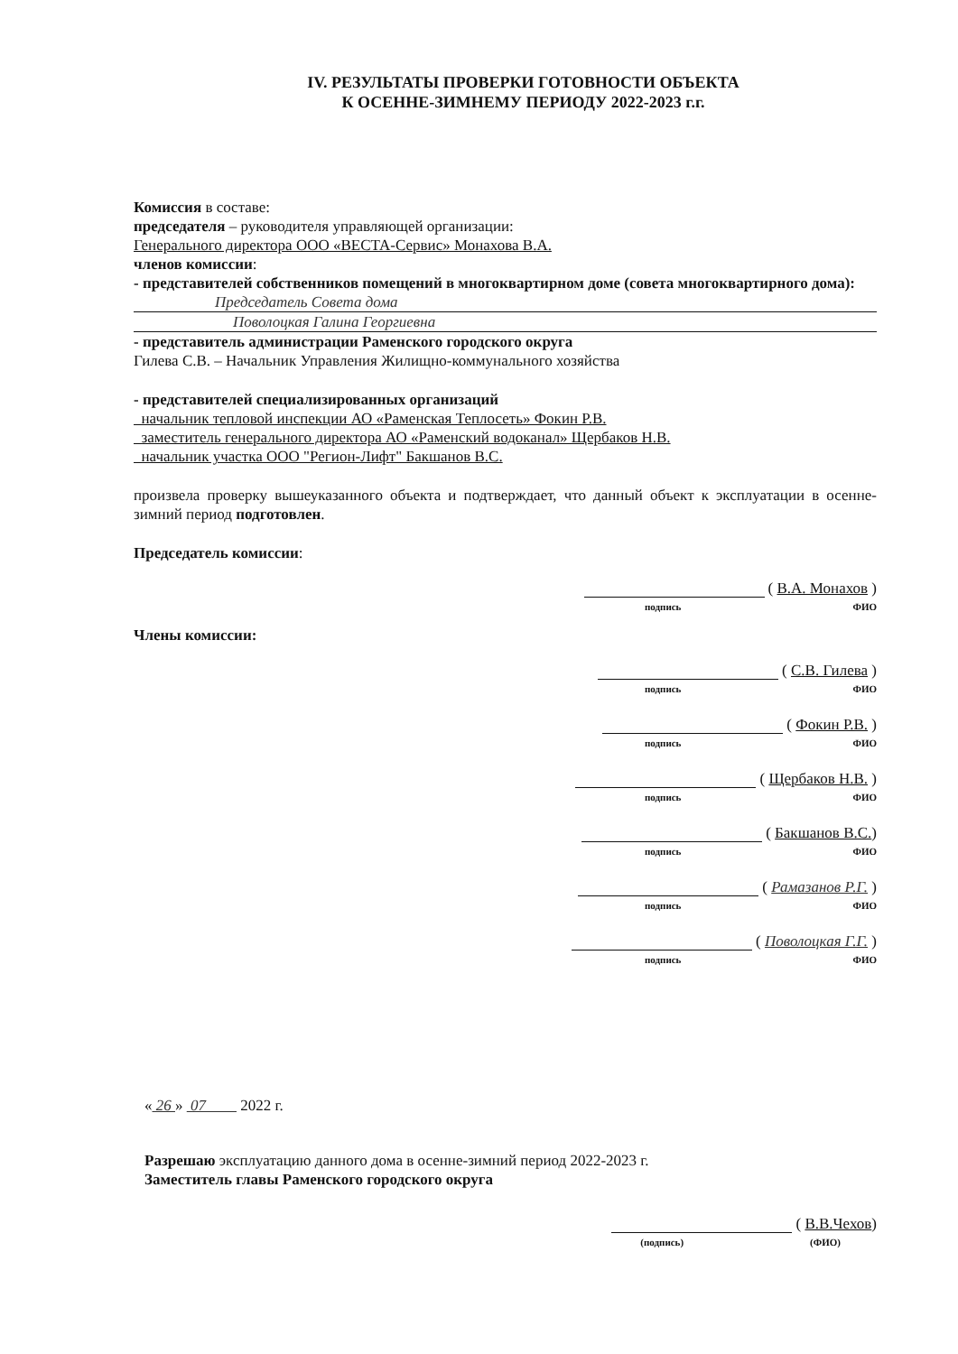IV. РЕЗУЛЬТАТЫ ПРОВЕРКИ ГОТОВНОСТИ ОБЪЕКТА
К ОСЕННЕ-ЗИМНЕМУ ПЕРИОДУ 2022-2023 г.г.
Комиссия в составе:
председателя – руководителя управляющей организации:
Генерального директора ООО «ВЕСТА-Сервис» Монахова В.А.
членов комиссии:
- представителей собственников помещений в многоквартирном доме (совета многоквартирного дома):
Председатель Совета дома
Поволоцкая Галина Георгиевна
- представитель администрации Раменского городского округа
Гилева С.В. – Начальник Управления Жилищно-коммунального хозяйства
- представителей специализированных организаций
начальник тепловой инспекции АО «Раменская Теплосеть» Фокин Р.В.
заместитель генерального директора АО «Раменский водоканал» Щербаков Н.В.
начальник участка ООО "Регион-Лифт" Бакшанов В.С.
произвела проверку вышеуказанного объекта и подтверждает, что данный объект к эксплуатации в осенне-зимний период подготовлен.
Председатель комиссии:
( В.А. Монахов )
подпись ФИО
Члены комиссии:
( С.В. Гилева )
подпись ФИО
( Фокин Р.В. )
подпись ФИО
( Щербаков Н.В. )
подпись ФИО
( Бакшанов В.С.)
подпись ФИО
( Рамазанов Р.Г. )
подпись ФИО
( Поволоцкая Г.Г. )
подпись ФИО
« 26 » 07 2022 г.
Разрешаю эксплуатацию данного дома в осенне-зимний период 2022-2023 г.
Заместитель главы Раменского городского округа
( В.В.Чехов)
(подпись) (ФИО)